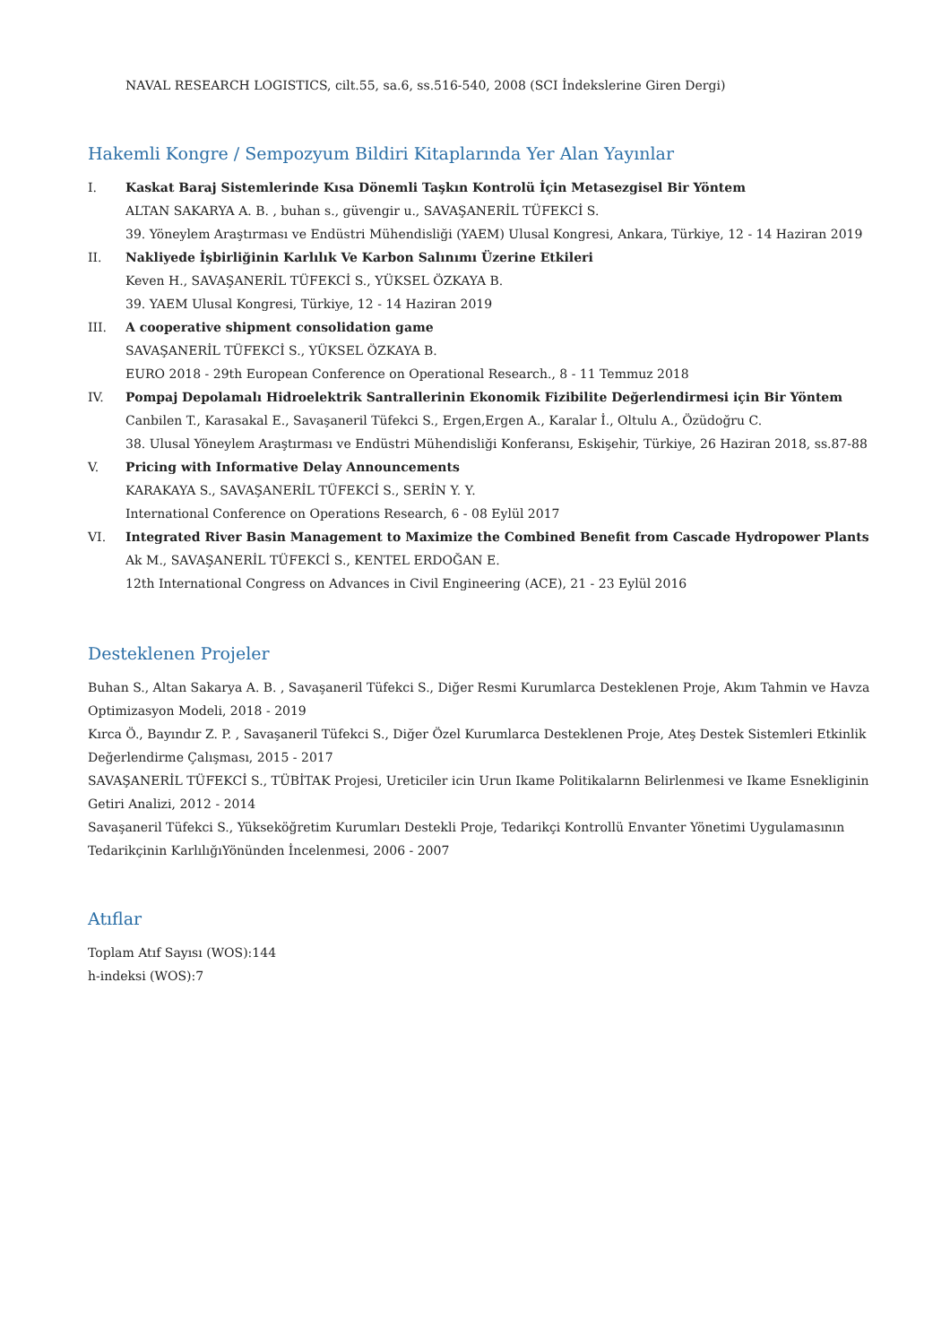NAVAL RESEARCH LOGISTICS, cilt.55, sa.6, ss.516-540, 2008 (SCI İndekslerine Giren Dergi)
Hakemli Kongre / Sempozyum Bildiri Kitaplarında Yer Alan Yayınlar
I. Kaskat Baraj Sistemlerinde Kısa Dönemli Taşkın Kontrolü İçin Metasezgisel Bir Yöntem
ALTAN SAKARYA A. B. , buhan s., güvengir u., SAVAŞANERİL TÜFEKCİ S.
39. Yöneylem Araştırması ve Endüstri Mühendisliği (YAEM) Ulusal Kongresi, Ankara, Türkiye, 12 - 14 Haziran 2019
II. Nakliyede İşbirliğinin Karlılık Ve Karbon Salınımı Üzerine Etkileri
Keven H., SAVAŞANERİL TÜFEKCİ S., YÜKSEL ÖZKAYA B.
39. YAEM Ulusal Kongresi, Türkiye, 12 - 14 Haziran 2019
III. A cooperative shipment consolidation game
SAVAŞANERİL TÜFEKCİ S., YÜKSEL ÖZKAYA B.
EURO 2018 - 29th European Conference on Operational Research., 8 - 11 Temmuz 2018
IV. Pompaj Depolamalı Hidroelektrik Santrallerinin Ekonomik Fizibilite Değerlendirmesi için Bir Yöntem
Canbilen T., Karasakal E., Savaşaneril Tüfekci S., Ergen,Ergen A., Karalar İ., Oltulu A., Özüdoğru C.
38. Ulusal Yöneylem Araştırması ve Endüstri Mühendisliği Konferansı, Eskişehir, Türkiye, 26 Haziran 2018, ss.87-88
V. Pricing with Informative Delay Announcements
KARAKAYA S., SAVAŞANERİL TÜFEKCİ S., SERİN Y. Y.
International Conference on Operations Research, 6 - 08 Eylül 2017
VI. Integrated River Basin Management to Maximize the Combined Benefit from Cascade Hydropower Plants
Ak M., SAVAŞANERİL TÜFEKCİ S., KENTEL ERDOĞAN E.
12th International Congress on Advances in Civil Engineering (ACE), 21 - 23 Eylül 2016
Desteklenen Projeler
Buhan S., Altan Sakarya A. B. , Savaşaneril Tüfekci S., Diğer Resmi Kurumlarca Desteklenen Proje, Akım Tahmin ve Havza Optimizasyon Modeli, 2018 - 2019
Kırca Ö., Bayındır Z. P. , Savaşaneril Tüfekci S., Diğer Özel Kurumlarca Desteklenen Proje, Ateş Destek Sistemleri Etkinlik Değerlendirme Çalışması, 2015 - 2017
SAVAŞANERİL TÜFEKCİ S., TÜBİTAK Projesi, Ureticiler icin Urun Ikame Politikalarnn Belirlenmesi ve Ikame Esnekliginin Getiri Analizi, 2012 - 2014
Savaşaneril Tüfekci S., Yükseköğretim Kurumları Destekli Proje, Tedarikçi Kontrollü Envanter Yönetimi Uygulamasının Tedarikçinin KarlılığıYönünden İncelenmesi, 2006 - 2007
Atıflar
Toplam Atıf Sayısı (WOS):144
h-indeksi (WOS):7